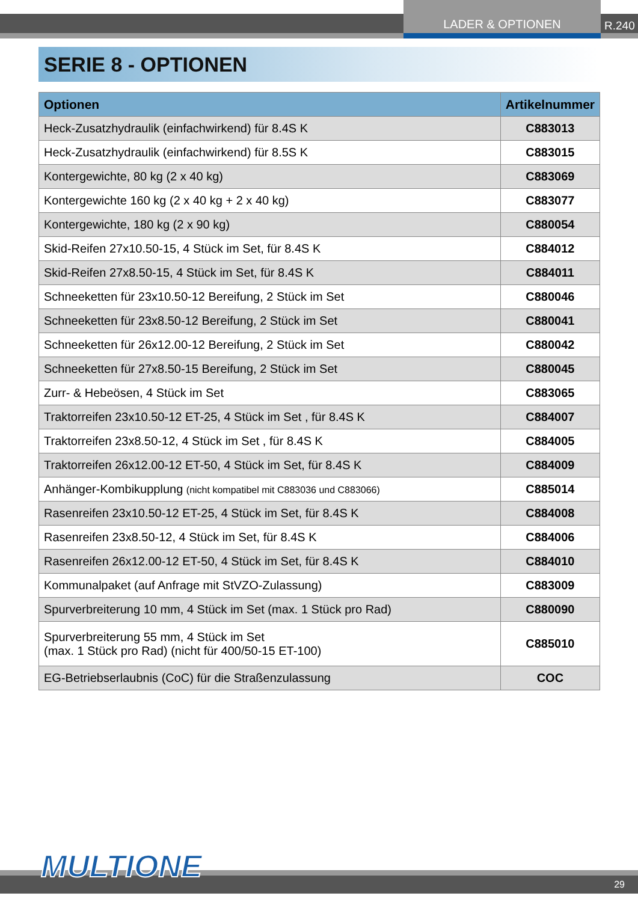LADER & OPTIONEN
R.240
SERIE 8 - OPTIONEN
| Optionen | Artikelnummer |
| --- | --- |
| Heck-Zusatzhydraulik (einfachwirkend) für 8.4S K | C883013 |
| Heck-Zusatzhydraulik (einfachwirkend) für 8.5S K | C883015 |
| Kontergewichte, 80 kg (2 x 40 kg) | C883069 |
| Kontergewichte 160 kg (2 x 40 kg + 2 x 40 kg) | C883077 |
| Kontergewichte, 180 kg (2 x 90 kg) | C880054 |
| Skid-Reifen 27x10.50-15, 4 Stück im Set, für 8.4S K | C884012 |
| Skid-Reifen 27x8.50-15, 4 Stück im Set, für 8.4S K | C884011 |
| Schneeketten für 23x10.50-12 Bereifung, 2 Stück im Set | C880046 |
| Schneeketten für 23x8.50-12 Bereifung, 2 Stück im Set | C880041 |
| Schneeketten für 26x12.00-12 Bereifung, 2 Stück im Set | C880042 |
| Schneeketten für 27x8.50-15 Bereifung, 2 Stück im Set | C880045 |
| Zurr- & Hebeösen, 4 Stück im Set | C883065 |
| Traktorreifen 23x10.50-12 ET-25, 4 Stück im Set , für 8.4S K | C884007 |
| Traktorreifen 23x8.50-12, 4 Stück im Set , für 8.4S K | C884005 |
| Traktorreifen 26x12.00-12 ET-50, 4 Stück im Set, für 8.4S K | C884009 |
| Anhänger-Kombikupplung (nicht kompatibel mit C883036 und C883066) | C885014 |
| Rasenreifen 23x10.50-12 ET-25, 4 Stück im Set, für 8.4S K | C884008 |
| Rasenreifen 23x8.50-12, 4 Stück im Set, für 8.4S K | C884006 |
| Rasenreifen 26x12.00-12 ET-50, 4 Stück im Set, für 8.4S K | C884010 |
| Kommunalpaket (auf Anfrage mit StVZO-Zulassung) | C883009 |
| Spurverbreiterung 10 mm, 4 Stück im Set (max. 1 Stück pro Rad) | C880090 |
| Spurverbreiterung 55 mm, 4 Stück im Set (max. 1 Stück pro Rad) (nicht für 400/50-15 ET-100) | C885010 |
| EG-Betriebserlaubnis (CoC) für die Straßenzulassung | COC |
29 MULTIONE